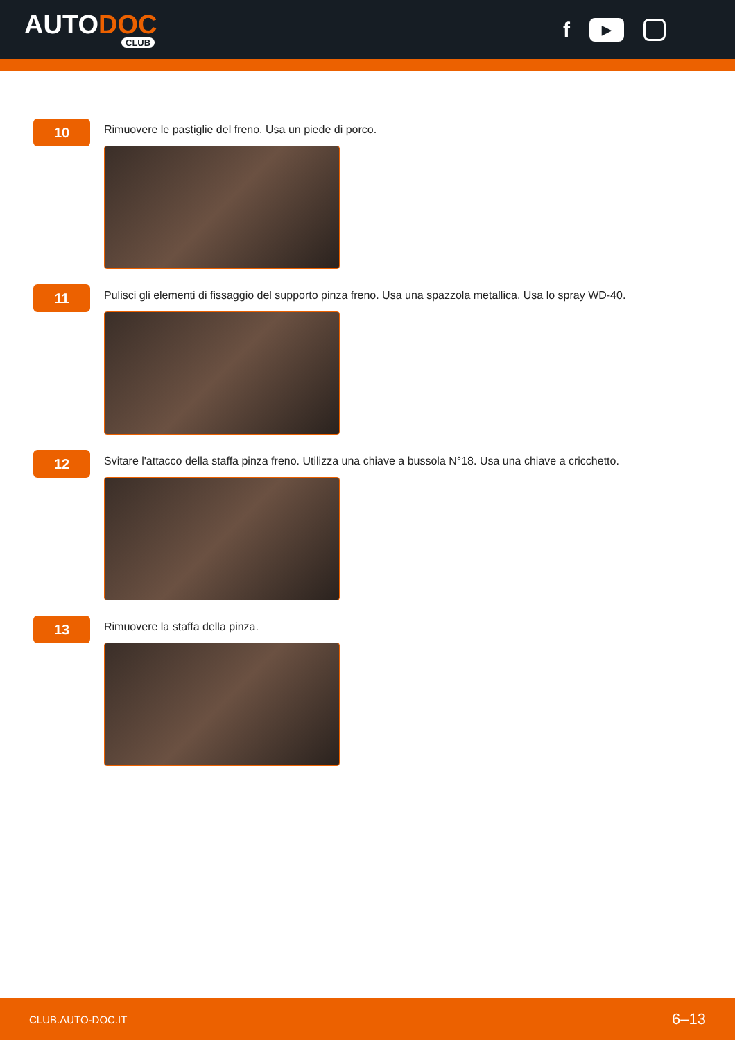AUTODOC
CLUB
f ▶
10
Rimuovere le pastiglie del freno. Usa un piede di porco.
11
Pulisci gli elementi di fissaggio del supporto pinza freno. Usa una spazzola metallica. Usa lo spray WD-40.
12
Svitare l'attacco della staffa pinza freno. Utilizza una chiave a bussola N°18. Usa una chiave a cricchetto.
13
Rimuovere la staffa della pinza.
CLUB.AUTO-DOC.IT 6–13